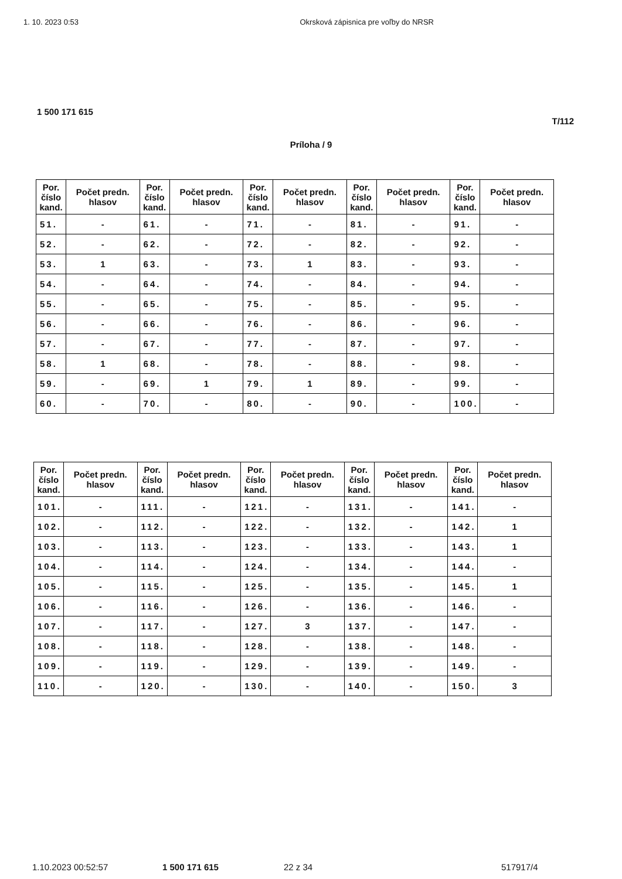1. 10. 2023 0:53 Okrsková zápisnica pre voľby do NRSR
1 500 171 615
T/112
Príloha / 9
| Por. číslo kand. | Počet predn. hlasov | Por. číslo kand. | Počet predn. hlasov | Por. číslo kand. | Počet predn. hlasov | Por. číslo kand. | Počet predn. hlasov | Por. číslo kand. | Počet predn. hlasov |
| --- | --- | --- | --- | --- | --- | --- | --- | --- | --- |
| 51. | - | 61. | - | 71. | - | 81. | - | 91. | - |
| 52. | - | 62. | - | 72. | - | 82. | - | 92. | - |
| 53. | 1 | 63. | - | 73. | 1 | 83. | - | 93. | - |
| 54. | - | 64. | - | 74. | - | 84. | - | 94. | - |
| 55. | - | 65. | - | 75. | - | 85. | - | 95. | - |
| 56. | - | 66. | - | 76. | - | 86. | - | 96. | - |
| 57. | - | 67. | - | 77. | - | 87. | - | 97. | - |
| 58. | 1 | 68. | - | 78. | - | 88. | - | 98. | - |
| 59. | - | 69. | 1 | 79. | 1 | 89. | - | 99. | - |
| 60. | - | 70. | - | 80. | - | 90. | - | 100. | - |
| Por. číslo kand. | Počet predn. hlasov | Por. číslo kand. | Počet predn. hlasov | Por. číslo kand. | Počet predn. hlasov | Por. číslo kand. | Počet predn. hlasov | Por. číslo kand. | Počet predn. hlasov |
| --- | --- | --- | --- | --- | --- | --- | --- | --- | --- |
| 101. | - | 111. | - | 121. | - | 131. | - | 141. | - |
| 102. | - | 112. | - | 122. | - | 132. | - | 142. | 1 |
| 103. | - | 113. | - | 123. | - | 133. | - | 143. | 1 |
| 104. | - | 114. | - | 124. | - | 134. | - | 144. | - |
| 105. | - | 115. | - | 125. | - | 135. | - | 145. | 1 |
| 106. | - | 116. | - | 126. | - | 136. | - | 146. | - |
| 107. | - | 117. | - | 127. | 3 | 137. | - | 147. | - |
| 108. | - | 118. | - | 128. | - | 138. | - | 148. | - |
| 109. | - | 119. | - | 129. | - | 139. | - | 149. | - |
| 110. | - | 120. | - | 130. | - | 140. | - | 150. | 3 |
1.10.2023 00:52:57 1 500 171 615 22 z 34 517917/4